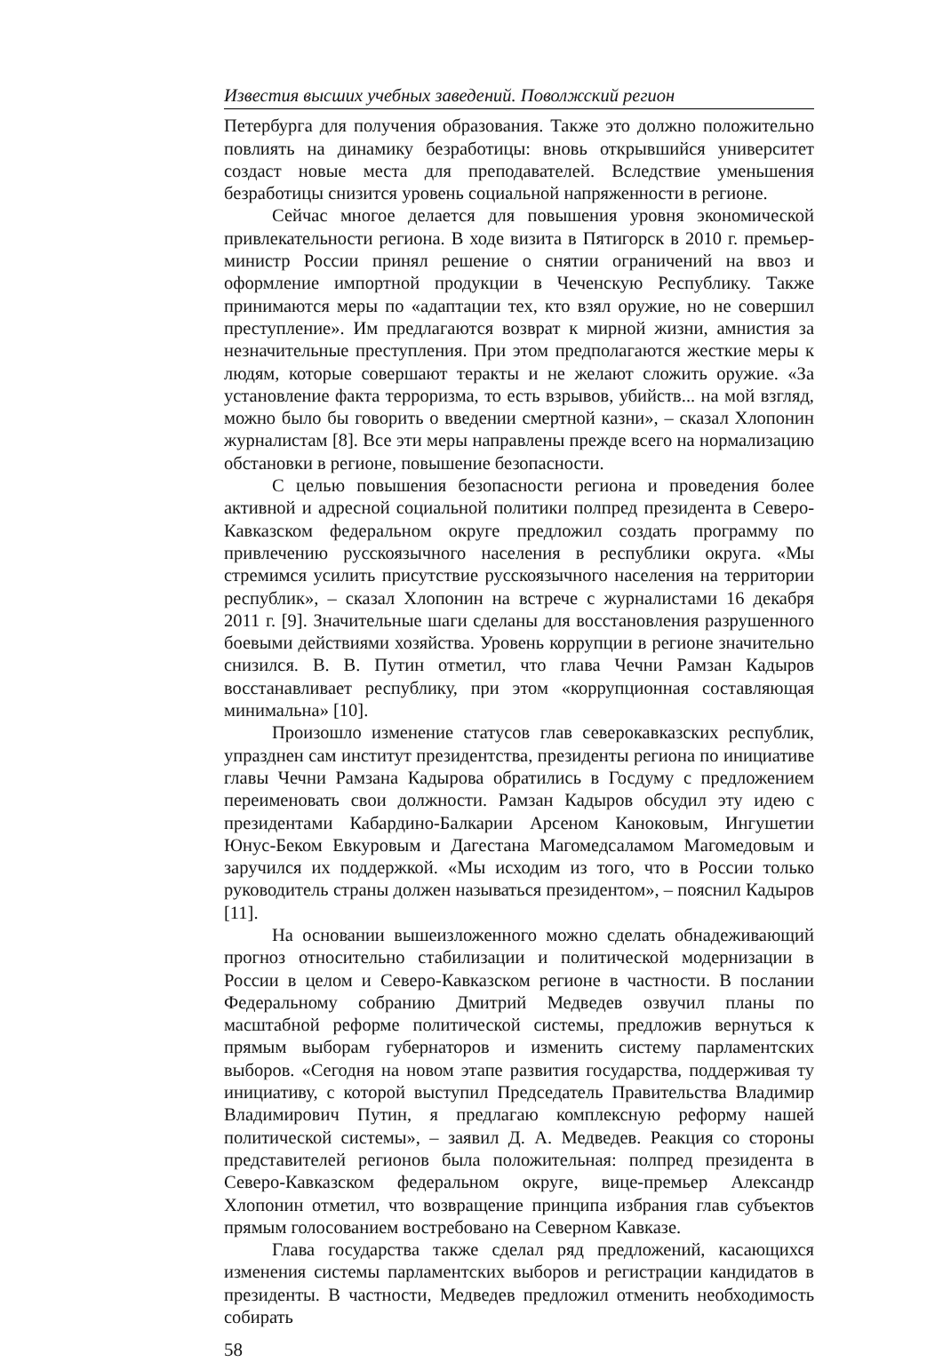Известия высших учебных заведений. Поволжский регион
Петербурга для получения образования. Также это должно положительно повлиять на динамику безработицы: вновь открывшийся университет создаст новые места для преподавателей. Вследствие уменьшения безработицы снизится уровень социальной напряженности в регионе.
Сейчас многое делается для повышения уровня экономической привлекательности региона. В ходе визита в Пятигорск в 2010 г. премьер-министр России принял решение о снятии ограничений на ввоз и оформление импортной продукции в Чеченскую Республику. Также принимаются меры по «адаптации тех, кто взял оружие, но не совершил преступление». Им предлагаются возврат к мирной жизни, амнистия за незначительные преступления. При этом предполагаются жесткие меры к людям, которые совершают теракты и не желают сложить оружие. «За установление факта терроризма, то есть взрывов, убийств... на мой взгляд, можно было бы говорить о введении смертной казни», – сказал Хлопонин журналистам [8]. Все эти меры направлены прежде всего на нормализацию обстановки в регионе, повышение безопасности.
С целью повышения безопасности региона и проведения более активной и адресной социальной политики полпред президента в Северо-Кавказском федеральном округе предложил создать программу по привлечению русскоязычного населения в республики округа. «Мы стремимся усилить присутствие русскоязычного населения на территории республик», – сказал Хлопонин на встрече с журналистами 16 декабря 2011 г. [9]. Значительные шаги сделаны для восстановления разрушенного боевыми действиями хозяйства. Уровень коррупции в регионе значительно снизился. В. В. Путин отметил, что глава Чечни Рамзан Кадыров восстанавливает республику, при этом «коррупционная составляющая минимальна» [10].
Произошло изменение статусов глав северокавказских республик, упразднен сам институт президентства, президенты региона по инициативе главы Чечни Рамзана Кадырова обратились в Госдуму с предложением переименовать свои должности. Рамзан Кадыров обсудил эту идею с президентами Кабардино-Балкарии Арсеном Каноковым, Ингушетии Юнус-Беком Евкуровым и Дагестана Магомедсаламом Магомедовым и заручился их поддержкой. «Мы исходим из того, что в России только руководитель страны должен называться президентом», – пояснил Кадыров [11].
На основании вышеизложенного можно сделать обнадеживающий прогноз относительно стабилизации и политической модернизации в России в целом и Северо-Кавказском регионе в частности. В послании Федеральному собранию Дмитрий Медведев озвучил планы по масштабной реформе политической системы, предложив вернуться к прямым выборам губернаторов и изменить систему парламентских выборов. «Сегодня на новом этапе развития государства, поддерживая ту инициативу, с которой выступил Председатель Правительства Владимир Владимирович Путин, я предлагаю комплексную реформу нашей политической системы», – заявил Д. А. Медведев. Реакция со стороны представителей регионов была положительная: полпред президента в Северо-Кавказском федеральном округе, вице-премьер Александр Хлопонин отметил, что возвращение принципа избрания глав субъектов прямым голосованием востребовано на Северном Кавказе.
Глава государства также сделал ряд предложений, касающихся изменения системы парламентских выборов и регистрации кандидатов в президенты. В частности, Медведев предложил отменить необходимость собирать
58